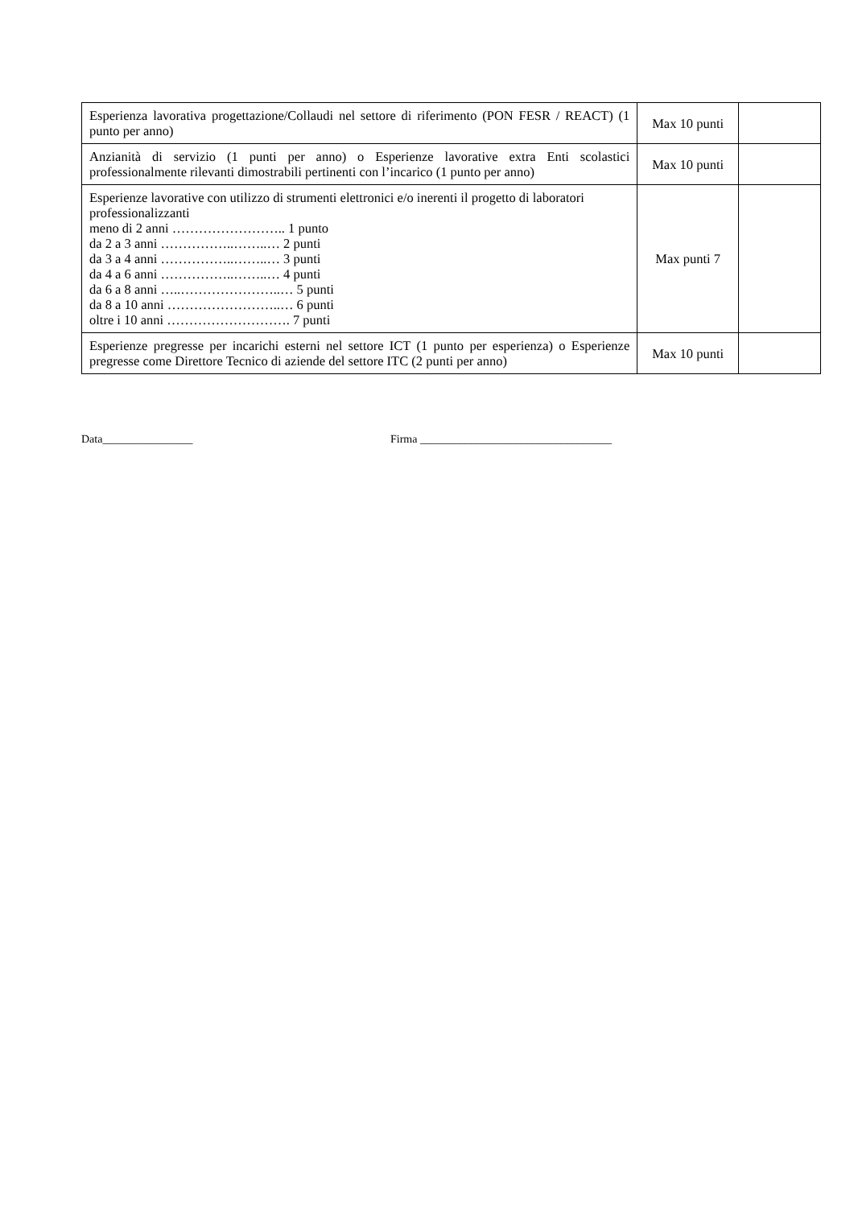| Esperienza lavorativa progettazione/Collaudi nel settore di riferimento (PON FESR / REACT) (1 punto per anno) | Max 10 punti | |
| Anzianità di servizio (1 punti per anno) o Esperienze lavorative extra Enti scolastici professionalmente rilevanti dimostrabili pertinenti con l’incarico (1 punto per anno) | Max 10 punti | |
| Esperienze lavorative con utilizzo di strumenti elettronici e/o inerenti il progetto di laboratori professionalizzanti meno di 2 anni …………………….. 1 punto da 2 a 3 anni ……………..……..… 2 punti da 3 a 4 anni ……………..……..… 3 punti da 4 a 6 anni ……………..……..… 4 punti da 6 a 8 anni …..…………………..… 5 punti da 8 a 10 anni ……………………..… 6 punti oltre i 10 anni ………………………. 7 punti | Max punti 7 | |
| Esperienze pregresse per incarichi esterni nel settore ICT (1 punto per esperienza) o Esperienze pregresse come Direttore Tecnico di aziende del settore ITC (2 punti per anno) | Max 10 punti | |
Data________________ Firma __________________________________